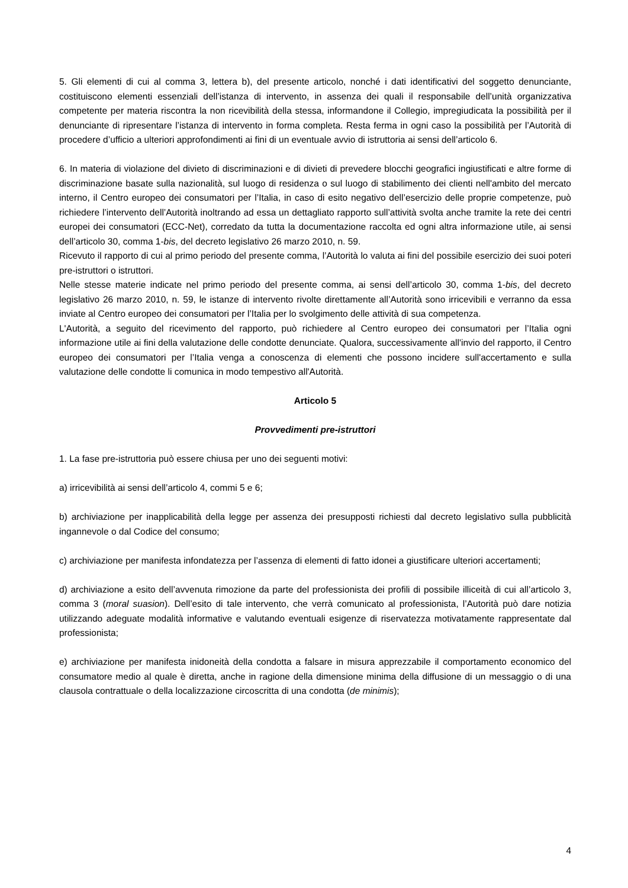5. Gli elementi di cui al comma 3, lettera b), del presente articolo, nonché i dati identificativi del soggetto denunciante, costituiscono elementi essenziali dell’istanza di intervento, in assenza dei quali il responsabile dell’unità organizzativa competente per materia riscontra la non ricevibilità della stessa, informandone il Collegio, impregiudicata la possibilità per il denunciante di ripresentare l’istanza di intervento in forma completa. Resta ferma in ogni caso la possibilità per l’Autorità di procedere d’ufficio a ulteriori approfondimenti ai fini di un eventuale avvio di istruttoria ai sensi dell’articolo 6.
6. In materia di violazione del divieto di discriminazioni e di divieti di prevedere blocchi geografici ingiustificati e altre forme di discriminazione basate sulla nazionalità, sul luogo di residenza o sul luogo di stabilimento dei clienti nell'ambito del mercato interno, il Centro europeo dei consumatori per l’Italia, in caso di esito negativo dell’esercizio delle proprie competenze, può richiedere l’intervento dell’Autorità inoltrando ad essa un dettagliato rapporto sull’attività svolta anche tramite la rete dei centri europei dei consumatori (ECC-Net), corredato da tutta la documentazione raccolta ed ogni altra informazione utile, ai sensi dell’articolo 30, comma 1-bis, del decreto legislativo 26 marzo 2010, n. 59.
Ricevuto il rapporto di cui al primo periodo del presente comma, l’Autorità lo valuta ai fini del possibile esercizio dei suoi poteri pre-istruttori o istruttori.
Nelle stesse materie indicate nel primo periodo del presente comma, ai sensi dell’articolo 30, comma 1-bis, del decreto legislativo 26 marzo 2010, n. 59, le istanze di intervento rivolte direttamente all’Autorità sono irricevibili e verranno da essa inviate al Centro europeo dei consumatori per l’Italia per lo svolgimento delle attività di sua competenza.
L'Autorità, a seguito del ricevimento del rapporto, può richiedere al Centro europeo dei consumatori per l’Italia ogni informazione utile ai fini della valutazione delle condotte denunciate. Qualora, successivamente all'invio del rapporto, il Centro europeo dei consumatori per l’Italia venga a conoscenza di elementi che possono incidere sull'accertamento e sulla valutazione delle condotte li comunica in modo tempestivo all'Autorità.
Articolo 5
Provvedimenti pre-istruttori
1. La fase pre-istruttoria può essere chiusa per uno dei seguenti motivi:
a) irricevibilità ai sensi dell’articolo 4, commi 5 e 6;
b) archiviazione per inapplicabilità della legge per assenza dei presupposti richiesti dal decreto legislativo sulla pubblicità ingannevole o dal Codice del consumo;
c) archiviazione per manifesta infondatezza per l’assenza di elementi di fatto idonei a giustificare ulteriori accertamenti;
d) archiviazione a esito dell’avvenuta rimozione da parte del professionista dei profili di possibile illiceità di cui all’articolo 3, comma 3 (moral suasion). Dell’esito di tale intervento, che verrà comunicato al professionista, l’Autorità può dare notizia utilizzando adeguate modalità informative e valutando eventuali esigenze di riservatezza motivatamente rappresentate dal professionista;
e) archiviazione per manifesta inidoneità della condotta a falsare in misura apprezzabile il comportamento economico del consumatore medio al quale è diretta, anche in ragione della dimensione minima della diffusione di un messaggio o di una clausola contrattuale o della localizzazione circoscritta di una condotta (de minimis);
4